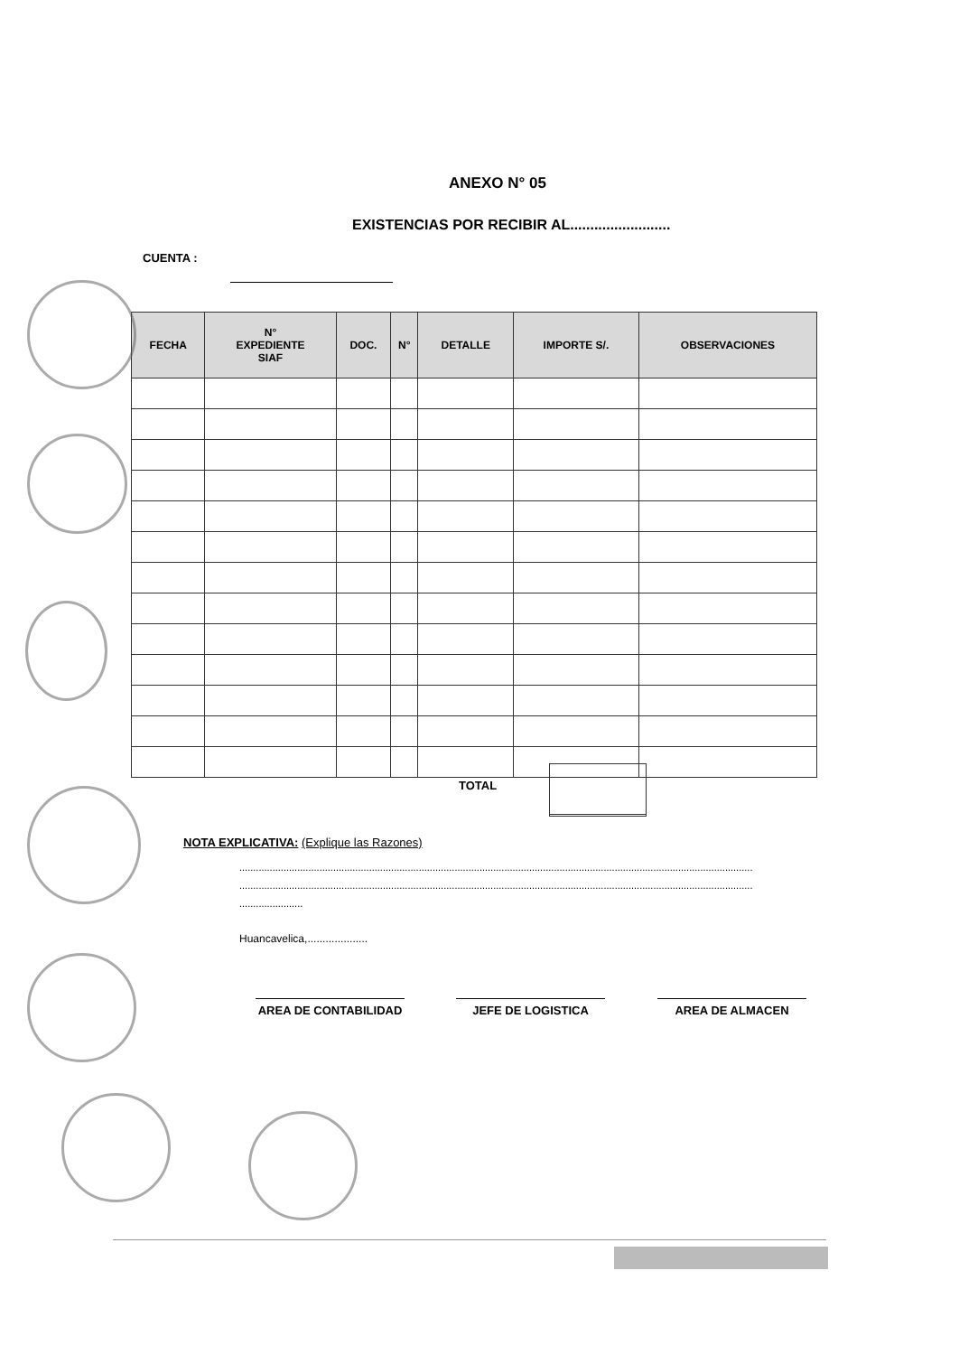ANEXO N° 05
EXISTENCIAS POR RECIBIR AL.........................
CUENTA :
| FECHA | N° EXPEDIENTE SIAF | DOC. | N° | DETALLE | IMPORTE S/. | OBSERVACIONES |
| --- | --- | --- | --- | --- | --- | --- |
TOTAL
NOTA EXPLICATIVA: (Explique las Razones)
..........................................................................................................................................................................................
..........................................................................................................................................................................................
.......................
Huancavelica,....................
AREA DE CONTABILIDAD JEFE DE LOGISTICA AREA DE ALMACEN